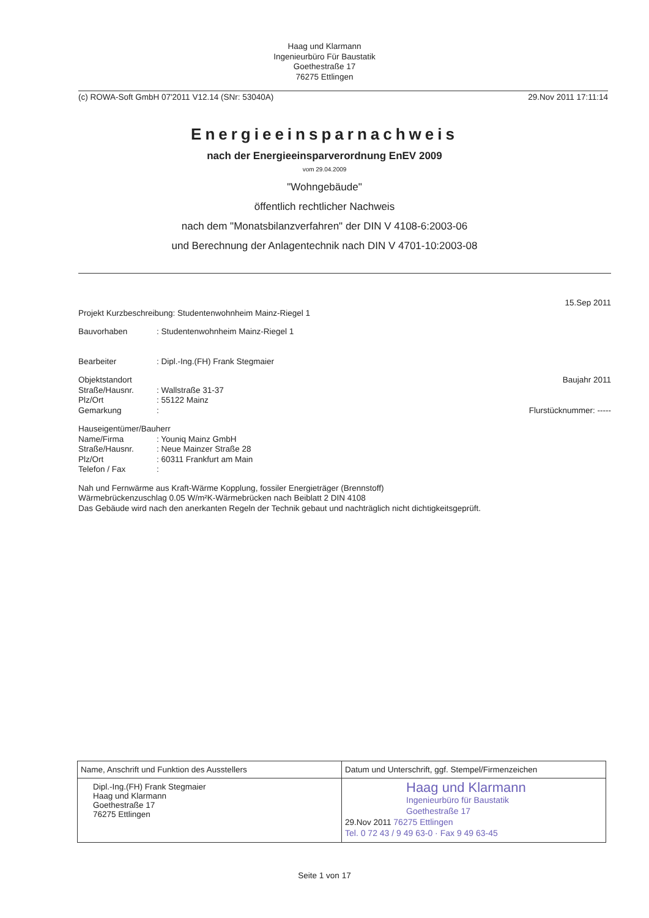Haag und Klarmann
Ingenieurbüro Für Baustatik
Goethestraße 17
76275 Ettlingen
(c) ROWA-Soft GmbH 07'2011 V12.14 (SNr: 53040A) 29.Nov 2011 17:11:14
Energieeinsparnachweis
nach der Energieeinsparverordnung EnEV 2009
vom 29.04.2009
"Wohngebäude"
öffentlich rechtlicher Nachweis
nach dem "Monatsbilanzverfahren" der DIN V 4108-6:2003-06
und Berechnung der Anlagentechnik nach DIN V 4701-10:2003-08
15.Sep 2011
Projekt Kurzbeschreibung: Studentenwohnheim Mainz-Riegel 1
Bauvorhaben: Studentenwohnheim Mainz-Riegel 1
Bearbeiter: Dipl.-Ing.(FH) Frank Stegmaier
Objektstandort Baujahr 2011
Straße/Hausnr.: Wallstraße 31-37
Plz/Ort: 55122 Mainz
Gemarkung: Flurstücknummer: -----
Hauseigentümer/Bauherr
Name/Firma: Youniq Mainz GmbH
Straße/Hausnr.: Neue Mainzer Straße 28
Plz/Ort: 60311 Frankfurt am Main
Telefon / Fax:
Nah und Fernwärme aus Kraft-Wärme Kopplung, fossiler Energieträger (Brennstoff)
Wärmebrückenzuschlag 0.05 W/m²K-Wärmebrücken nach Beiblatt 2 DIN 4108
Das Gebäude wird nach den anerkanten Regeln der Technik gebaut und nachträglich nicht dichtigkeitsgeprüft.
| Name, Anschrift und Funktion des Ausstellers | Datum und Unterschrift, ggf. Stempel/Firmenzeichen |
| --- | --- |
| Dipl.-Ing.(FH) Frank Stegmaier Haag und Klarmann Goethestraße 17 76275 Ettlingen | Haag und Klarmann Ingenieurbüro für Baustatik Goethestraße 17 29.Nov 2011 76275 Ettlingen Tel. 0 72 43 / 9 49 63-0 · Fax 9 49 63-45 |
Seite 1 von 17